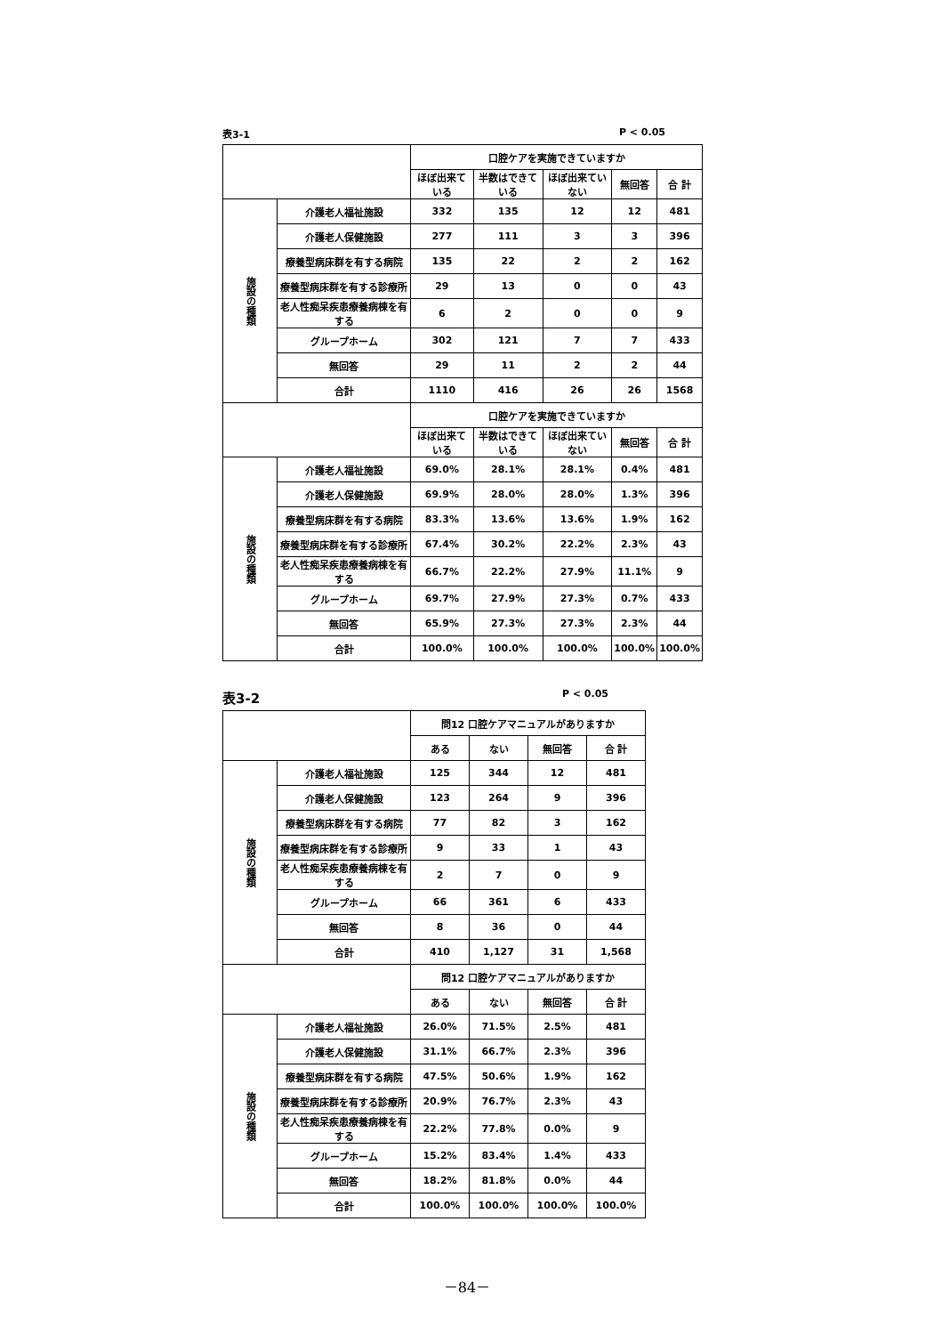表3-1 P < 0.05
| | | 口腔ケアを実施できていますか | | | | |
| | | ほぼ出来ている | 半数はできている | ほぼ出来ていない | 無回答 | 合 計 |
| 施設の種類 | 介護老人福祉施設 | 332 | 135 | 12 | 12 | 481 |
| | 介護老人保健施設 | 277 | 111 | 3 | 3 | 396 |
| | 療養型病床群を有する病院 | 135 | 22 | 2 | 2 | 162 |
| | 療養型病床群を有する診療所 | 29 | 13 | 0 | 0 | 43 |
| | 老人性痴呆疾患療養病棟を有する | 6 | 2 | 0 | 0 | 9 |
| | グループホーム | 302 | 121 | 7 | 7 | 433 |
| | 無回答 | 29 | 11 | 2 | 2 | 44 |
| | 合計 | 1110 | 416 | 26 | 26 | 1568 |
| | | 口腔ケアを実施できていますか | | | | |
| | | ほぼ出来ている | 半数はできている | ほぼ出来ていない | 無回答 | 合 計 |
| 施設の種類 | 介護老人福祉施設 | 69.0% | 28.1% | 28.1% | 0.4% | 481 |
| | 介護老人保健施設 | 69.9% | 28.0% | 28.0% | 1.3% | 396 |
| | 療養型病床群を有する病院 | 83.3% | 13.6% | 13.6% | 1.9% | 162 |
| | 療養型病床群を有する診療所 | 67.4% | 30.2% | 22.2% | 2.3% | 43 |
| | 老人性痴呆疾患療養病棟を有する | 66.7% | 22.2% | 27.9% | 11.1% | 9 |
| | グループホーム | 69.7% | 27.9% | 27.3% | 0.7% | 433 |
| | 無回答 | 65.9% | 27.3% | 27.3% | 2.3% | 44 |
| | 合計 | 100.0% | 100.0% | 100.0% | 100.0% | 100.0% |
表3-2 P < 0.05
| | | 問12 口腔ケアマニュアルがありますか | | | |
| | | ある | ない | 無回答 | 合 計 |
| 施設の種類 | 介護老人福祉施設 | 125 | 344 | 12 | 481 |
| | 介護老人保健施設 | 123 | 264 | 9 | 396 |
| | 療養型病床群を有する病院 | 77 | 82 | 3 | 162 |
| | 療養型病床群を有する診療所 | 9 | 33 | 1 | 43 |
| | 老人性痴呆疾患療養病棟を有する | 2 | 7 | 0 | 9 |
| | グループホーム | 66 | 361 | 6 | 433 |
| | 無回答 | 8 | 36 | 0 | 44 |
| | 合計 | 410 | 1,127 | 31 | 1,568 |
| | | 問12 口腔ケアマニュアルがありますか | | | |
| | | ある | ない | 無回答 | 合 計 |
| 施設の種類 | 介護老人福祉施設 | 26.0% | 71.5% | 2.5% | 481 |
| | 介護老人保健施設 | 31.1% | 66.7% | 2.3% | 396 |
| | 療養型病床群を有する病院 | 47.5% | 50.6% | 1.9% | 162 |
| | 療養型病床群を有する診療所 | 20.9% | 76.7% | 2.3% | 43 |
| | 老人性痴呆疾患療養病棟を有する | 22.2% | 77.8% | 0.0% | 9 |
| | グループホーム | 15.2% | 83.4% | 1.4% | 433 |
| | 無回答 | 18.2% | 81.8% | 0.0% | 44 |
| | 合計 | 100.0% | 100.0% | 100.0% | 100.0% |
－84－